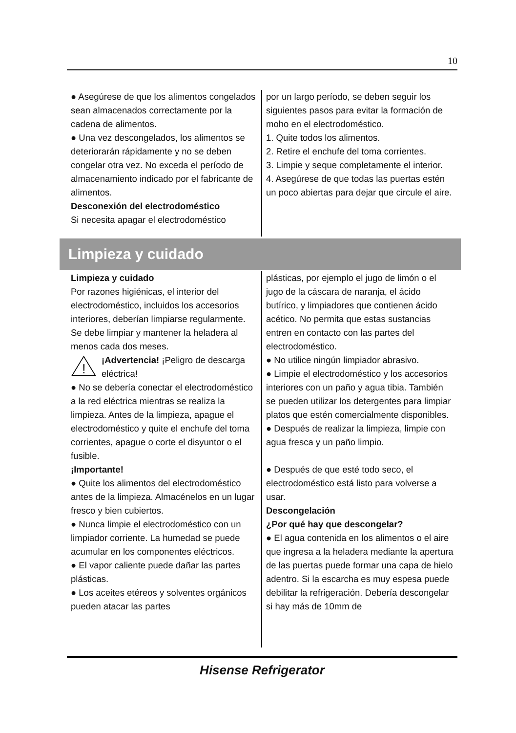10
● Asegúrese de que los alimentos congelados sean almacenados correctamente por la cadena de alimentos.
● Una vez descongelados, los alimentos se deteriorarán rápidamente y no se deben congelar otra vez. No exceda el período de almacenamiento indicado por el fabricante de alimentos.
Desconexión del electrodoméstico
Si necesita apagar el electrodoméstico
por un largo período, se deben seguir los siguientes pasos para evitar la formación de moho en el electrodoméstico.
1. Quite todos los alimentos.
2. Retire el enchufe del toma corrientes.
3. Limpie y seque completamente el interior.
4. Asegúrese de que todas las puertas estén un poco abiertas para dejar que circule el aire.
Limpieza y cuidado
Limpieza y cuidado
Por razones higiénicas, el interior del electrodoméstico, incluidos los accesorios interiores, deberían limpiarse regularmente.
Se debe limpiar y mantener la heladera al menos cada dos meses.
!
¡Advertencia! ¡Peligro de descarga eléctrica!
● No se debería conectar el electrodoméstico a la red eléctrica mientras se realiza la limpieza. Antes de la limpieza, apague el electrodoméstico y quite el enchufe del toma corrientes, apague o corte el disyuntor o el fusible.
¡Importante!
● Quite los alimentos del electrodoméstico antes de la limpieza. Almacénelos en un lugar fresco y bien cubiertos.
● Nunca limpie el electrodoméstico con un limpiador corriente. La humedad se puede acumular en los componentes eléctricos.
● El vapor caliente puede dañar las partes plásticas.
● Los aceites etéreos y solventes orgánicos pueden atacar las partes
plásticas, por ejemplo el jugo de limón o el jugo de la cáscara de naranja, el ácido butírico, y limpiadores que contienen ácido acético. No permita que estas sustancias entren en contacto con las partes del electrodoméstico.
● No utilice ningún limpiador abrasivo.
● Limpie el electrodoméstico y los accesorios interiores con un paño y agua tibia. También se pueden utilizar los detergentes para limpiar platos que estén comercialmente disponibles.
● Después de realizar la limpieza, limpie con agua fresca y un paño limpio.
● Después de que esté todo seco, el electrodoméstico está listo para volverse a usar.
Descongelación
¿Por qué hay que descongelar?
● El agua contenida en los alimentos o el aire que ingresa a la heladera mediante la apertura de las puertas puede formar una capa de hielo adentro. Si la escarcha es muy espesa puede debilitar la refrigeración. Debería descongelar si hay más de 10mm de
Hisense Refrigerator